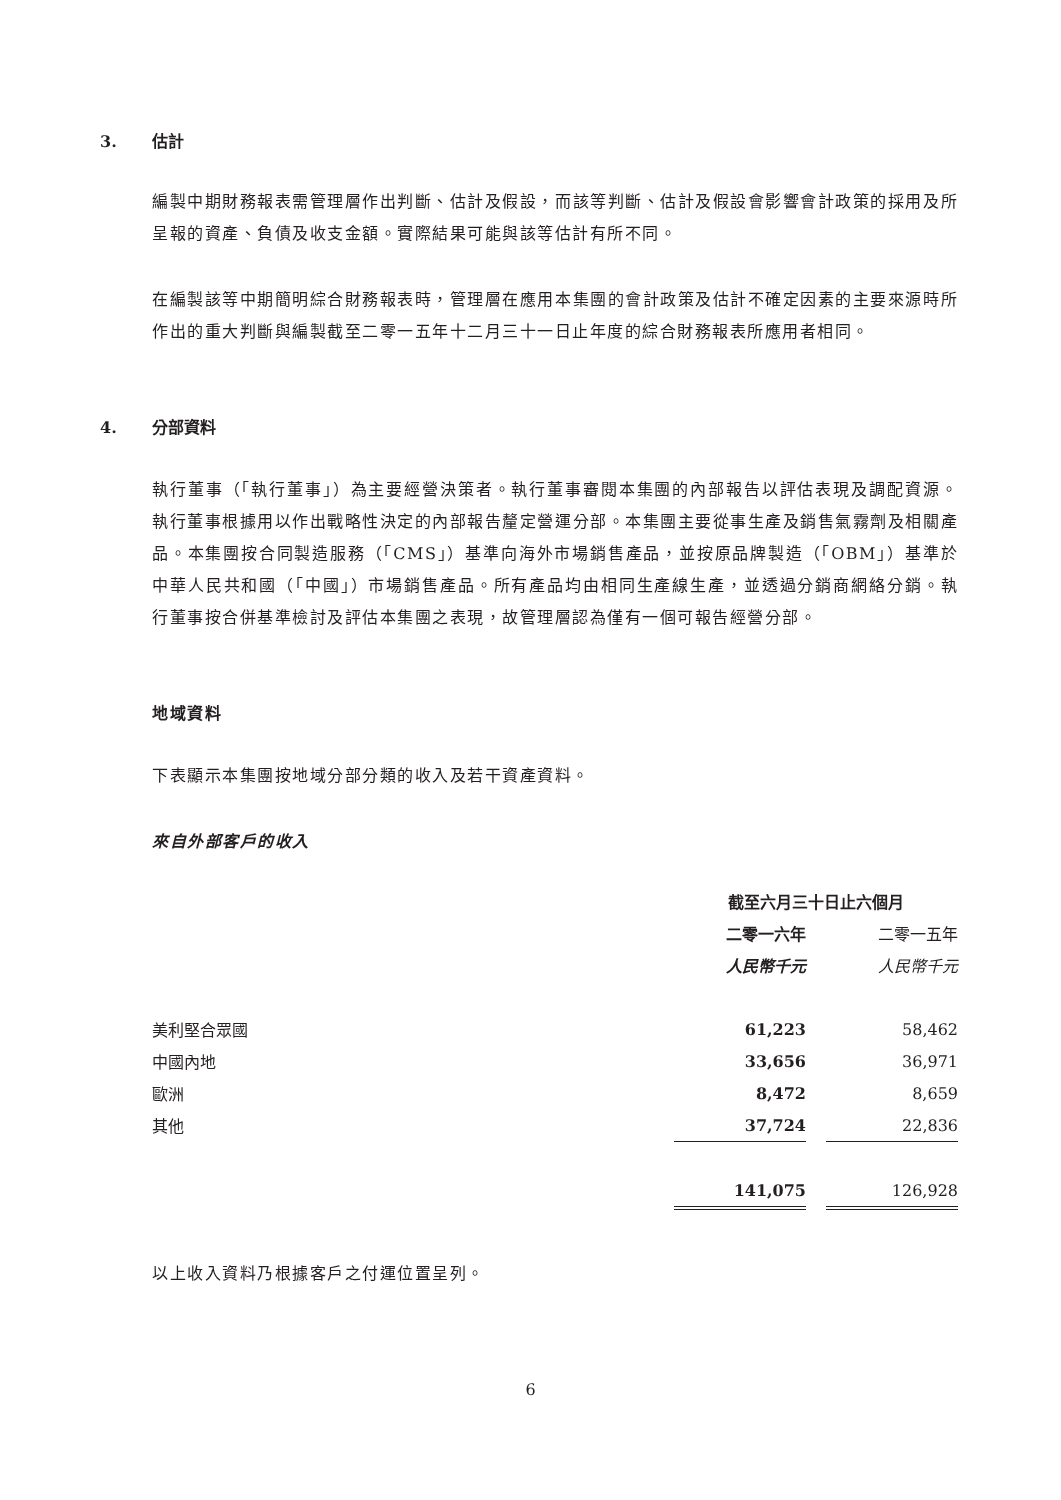3. 估計
編製中期財務報表需管理層作出判斷、估計及假設，而該等判斷、估計及假設會影響會計政策的採用及所呈報的資產、負債及收支金額。實際結果可能與該等估計有所不同。
在編製該等中期簡明綜合財務報表時，管理層在應用本集團的會計政策及估計不確定因素的主要來源時所作出的重大判斷與編製截至二零一五年十二月三十一日止年度的綜合財務報表所應用者相同。
4. 分部資料
執行董事（「執行董事」）為主要經營決策者。執行董事審閱本集團的內部報告以評估表現及調配資源。執行董事根據用以作出戰略性決定的內部報告釐定營運分部。本集團主要從事生產及銷售氣霧劑及相關產品。本集團按合同製造服務（「CMS」）基準向海外市場銷售產品，並按原品牌製造（「OBM」）基準於中華人民共和國（「中國」）市場銷售產品。所有產品均由相同生產線生產，並透過分銷商網絡分銷。執行董事按合併基準檢討及評估本集團之表現，故管理層認為僅有一個可報告經營分部。
地域資料
下表顯示本集團按地域分部分類的收入及若干資產資料。
來自外部客戶的收入
| | 截至六月三十日止六個月 | | |
| | 二零一六年 | | 二零一五年 |
| | 人民幣千元 | | 人民幣千元 |
| 美利堅合眾國 | 61,223 | | 58,462 |
| 中國內地 | 33,656 | | 36,971 |
| 歐洲 | 8,472 | | 8,659 |
| 其他 | 37,724 | | 22,836 |
| | 141,075 | | 126,928 |
以上收入資料乃根據客戶之付運位置呈列。
6